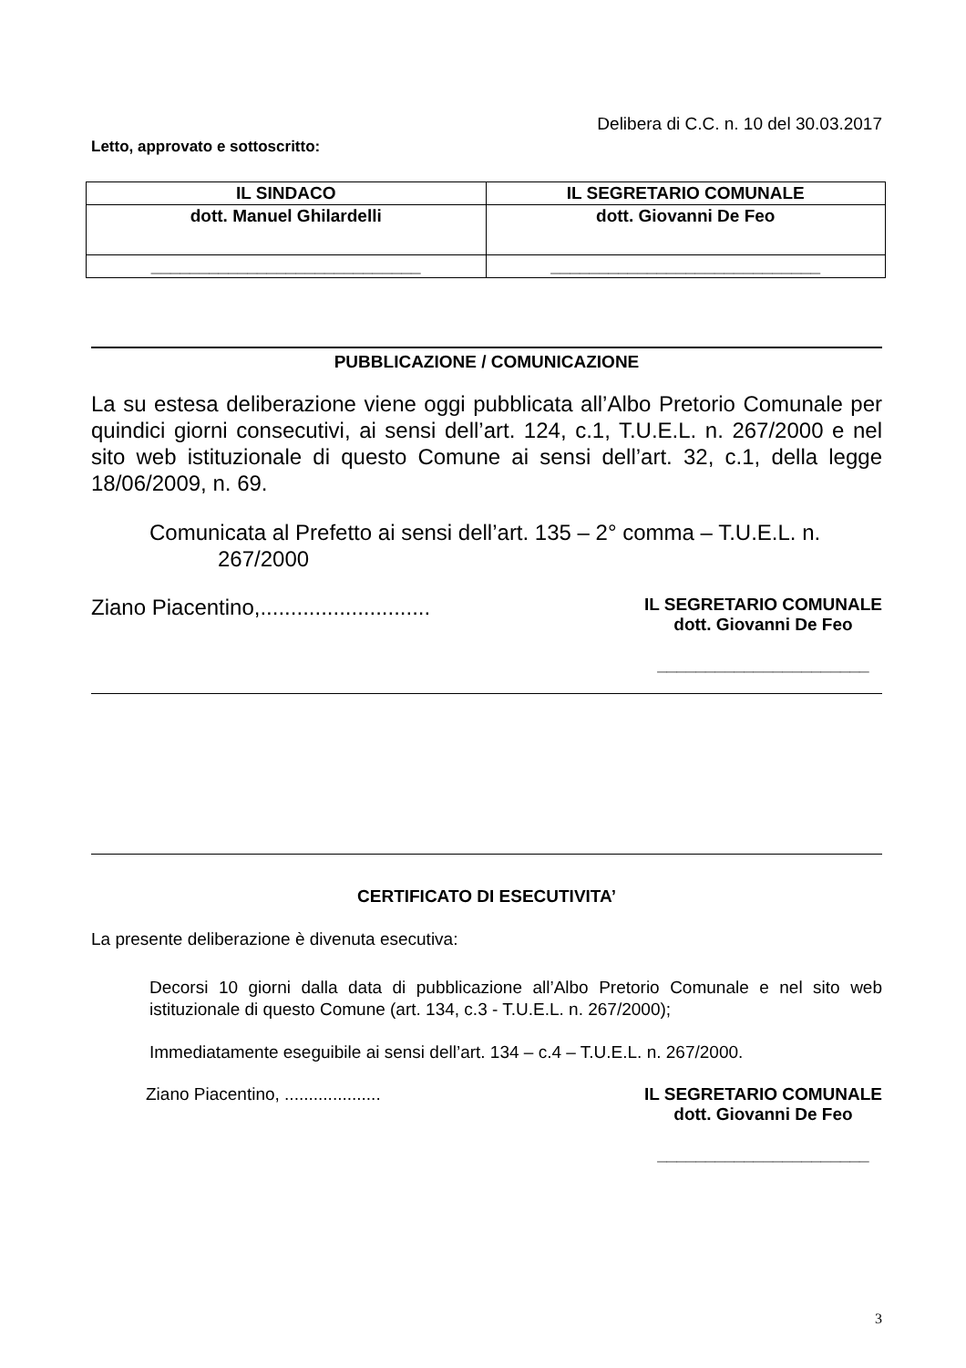Delibera di C.C. n. 10 del 30.03.2017
Letto, approvato e sottoscritto:
| IL SINDACO | IL SEGRETARIO COMUNALE |
| --- | --- |
| dott. Manuel Ghilardelli | dott. Giovanni De Feo |
| ____________________________ | ____________________________ |
PUBBLICAZIONE / COMUNICAZIONE
La su estesa deliberazione viene oggi pubblicata all’Albo Pretorio Comunale per quindici giorni consecutivi, ai sensi dell’art. 124, c.1, T.U.E.L. n. 267/2000 e nel sito web istituzionale di questo Comune ai sensi dell’art. 32, c.1, della legge 18/06/2009, n. 69.
Comunicata al Prefetto ai sensi dell’art. 135 – 2° comma – T.U.E.L. n.
267/2000
Ziano Piacentino,............................
IL SEGRETARIO COMUNALE
dott. Giovanni De Feo
______________________
CERTIFICATO DI ESECUTIVITA’
La presente deliberazione è divenuta esecutiva:
Decorsi 10 giorni dalla data di pubblicazione all’Albo Pretorio Comunale e nel sito web istituzionale di questo Comune (art. 134, c.3 - T.U.E.L. n. 267/2000);
Immediatamente eseguibile ai sensi dell’art. 134 – c.4 – T.U.E.L. n. 267/2000.
Ziano Piacentino, ....................
IL SEGRETARIO COMUNALE
dott. Giovanni De Feo
______________________
3